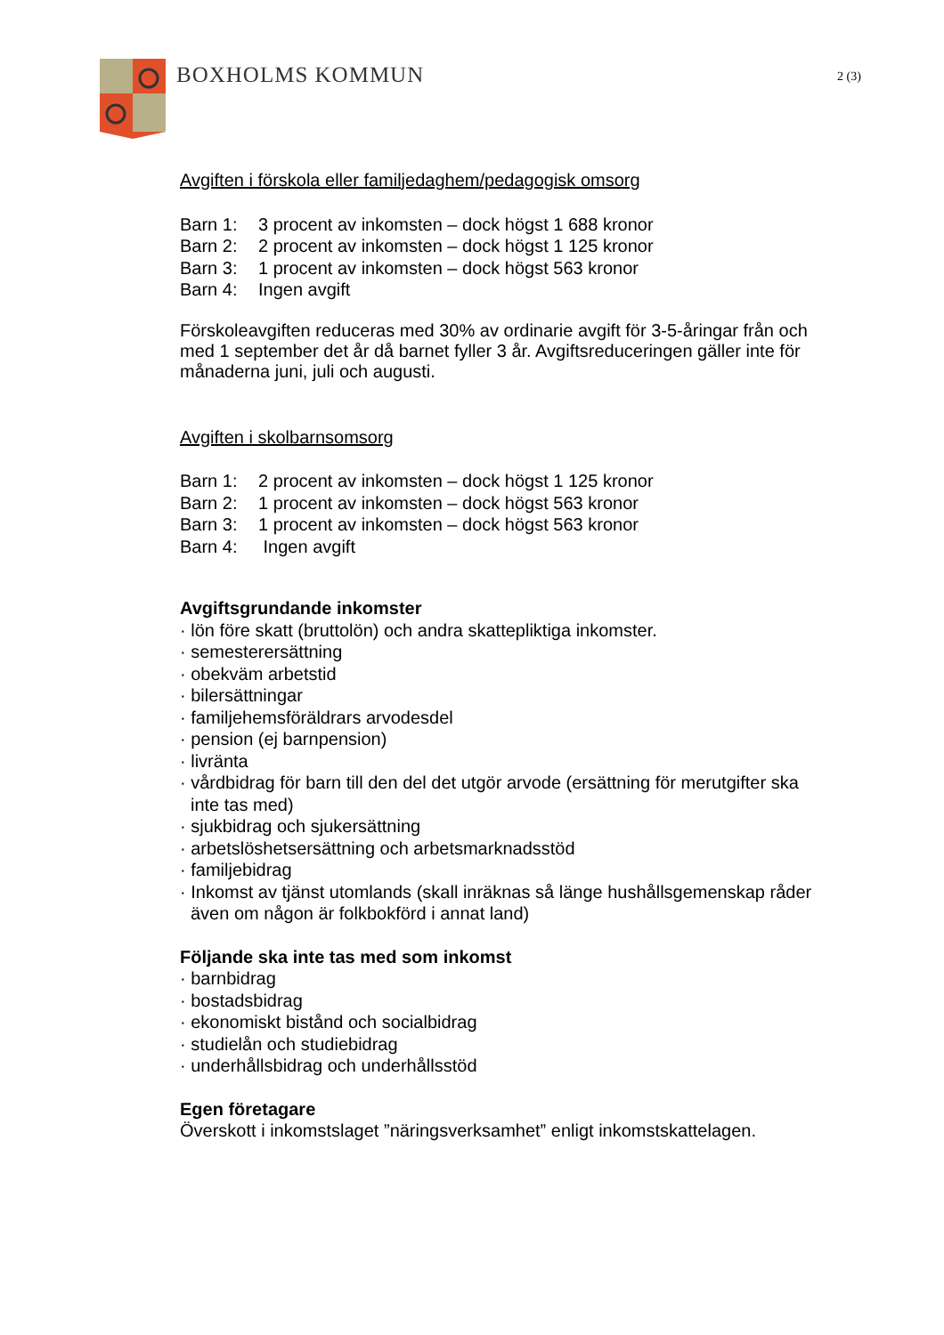BOXHOLMS KOMMUN 2 (3)
Avgiften i förskola eller familjedaghem/pedagogisk omsorg
Barn 1: 3 procent av inkomsten – dock högst 1 688 kronor
Barn 2: 2 procent av inkomsten – dock högst 1 125 kronor
Barn 3: 1 procent av inkomsten – dock högst 563 kronor
Barn 4: Ingen avgift
Förskoleavgiften reduceras med 30% av ordinarie avgift för 3-5-åringar från och med 1 september det år då barnet fyller 3 år. Avgiftsreduceringen gäller inte för månaderna juni, juli och augusti.
Avgiften i skolbarnsomsorg
Barn 1: 2 procent av inkomsten – dock högst 1 125 kronor
Barn 2: 1 procent av inkomsten – dock högst 563 kronor
Barn 3: 1 procent av inkomsten – dock högst 563 kronor
Barn 4: Ingen avgift
Avgiftsgrundande inkomster
· lön före skatt (bruttolön) och andra skattepliktiga inkomster.
· semesterersättning
· obekväm arbetstid
· bilersättningar
· familjehemsföräldrars arvodesdel
· pension (ej barnpension)
· livränta
· vårdbidrag för barn till den del det utgör arvode (ersättning för merutgifter ska inte tas med)
· sjukbidrag och sjukersättning
· arbetslöshetsersättning och arbetsmarknadsstöd
· familjebidrag
· Inkomst av tjänst utomlands (skall inräknas så länge hushållsgemenskap råder även om någon är folkbokförd i annat land)
Följande ska inte tas med som inkomst
· barnbidrag
· bostadsbidrag
· ekonomiskt bistånd och socialbidrag
· studielån och studiebidrag
· underhållsbidrag och underhållsstöd
Egen företagare
Överskott i inkomstslaget ”näringsverksamhet” enligt inkomstskattelagen.